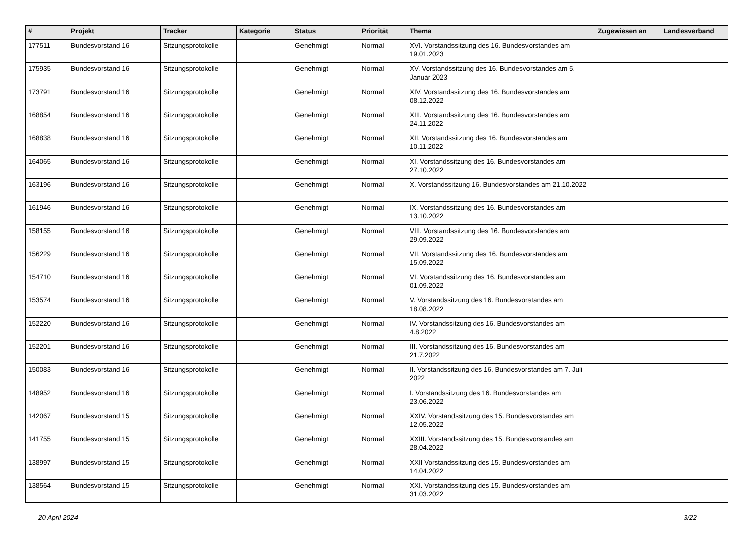| # | Projekt | Tracker | Kategorie | Status | Priorität | Thema | Zugewiesen an | Landesverband |
| --- | --- | --- | --- | --- | --- | --- | --- | --- |
| 177511 | Bundesvorstand 16 | Sitzungsprotokolle | | Genehmigt | Normal | XVI. Vorstandssitzung des 16. Bundesvorstandes am 19.01.2023 | | |
| 175935 | Bundesvorstand 16 | Sitzungsprotokolle | | Genehmigt | Normal | XV. Vorstandssitzung des 16. Bundesvorstandes am 5. Januar 2023 | | |
| 173791 | Bundesvorstand 16 | Sitzungsprotokolle | | Genehmigt | Normal | XIV. Vorstandssitzung des 16. Bundesvorstandes am 08.12.2022 | | |
| 168854 | Bundesvorstand 16 | Sitzungsprotokolle | | Genehmigt | Normal | XIII. Vorstandssitzung des 16. Bundesvorstandes am 24.11.2022 | | |
| 168838 | Bundesvorstand 16 | Sitzungsprotokolle | | Genehmigt | Normal | XII. Vorstandssitzung des 16. Bundesvorstandes am 10.11.2022 | | |
| 164065 | Bundesvorstand 16 | Sitzungsprotokolle | | Genehmigt | Normal | XI. Vorstandssitzung des 16. Bundesvorstandes am 27.10.2022 | | |
| 163196 | Bundesvorstand 16 | Sitzungsprotokolle | | Genehmigt | Normal | X. Vorstandssitzung 16. Bundesvorstandes am 21.10.2022 | | |
| 161946 | Bundesvorstand 16 | Sitzungsprotokolle | | Genehmigt | Normal | IX. Vorstandssitzung des 16. Bundesvorstandes am 13.10.2022 | | |
| 158155 | Bundesvorstand 16 | Sitzungsprotokolle | | Genehmigt | Normal | VIII. Vorstandssitzung des 16. Bundesvorstandes am 29.09.2022 | | |
| 156229 | Bundesvorstand 16 | Sitzungsprotokolle | | Genehmigt | Normal | VII. Vorstandssitzung des 16. Bundesvorstandes am 15.09.2022 | | |
| 154710 | Bundesvorstand 16 | Sitzungsprotokolle | | Genehmigt | Normal | VI. Vorstandssitzung des 16. Bundesvorstandes am 01.09.2022 | | |
| 153574 | Bundesvorstand 16 | Sitzungsprotokolle | | Genehmigt | Normal | V. Vorstandssitzung des 16. Bundesvorstandes am 18.08.2022 | | |
| 152220 | Bundesvorstand 16 | Sitzungsprotokolle | | Genehmigt | Normal | IV. Vorstandssitzung des 16. Bundesvorstandes am 4.8.2022 | | |
| 152201 | Bundesvorstand 16 | Sitzungsprotokolle | | Genehmigt | Normal | III. Vorstandssitzung des 16. Bundesvorstandes am 21.7.2022 | | |
| 150083 | Bundesvorstand 16 | Sitzungsprotokolle | | Genehmigt | Normal | II. Vorstandssitzung des 16. Bundesvorstandes am 7. Juli 2022 | | |
| 148952 | Bundesvorstand 16 | Sitzungsprotokolle | | Genehmigt | Normal | I. Vorstandssitzung des 16. Bundesvorstandes am 23.06.2022 | | |
| 142067 | Bundesvorstand 15 | Sitzungsprotokolle | | Genehmigt | Normal | XXIV. Vorstandssitzung des 15. Bundesvorstandes am 12.05.2022 | | |
| 141755 | Bundesvorstand 15 | Sitzungsprotokolle | | Genehmigt | Normal | XXIII. Vorstandssitzung des 15. Bundesvorstandes am 28.04.2022 | | |
| 138997 | Bundesvorstand 15 | Sitzungsprotokolle | | Genehmigt | Normal | XXII Vorstandssitzung des 15. Bundesvorstandes am 14.04.2022 | | |
| 138564 | Bundesvorstand 15 | Sitzungsprotokolle | | Genehmigt | Normal | XXI. Vorstandssitzung des 15. Bundesvorstandes am 31.03.2022 | | |
20 April 2024 3/22